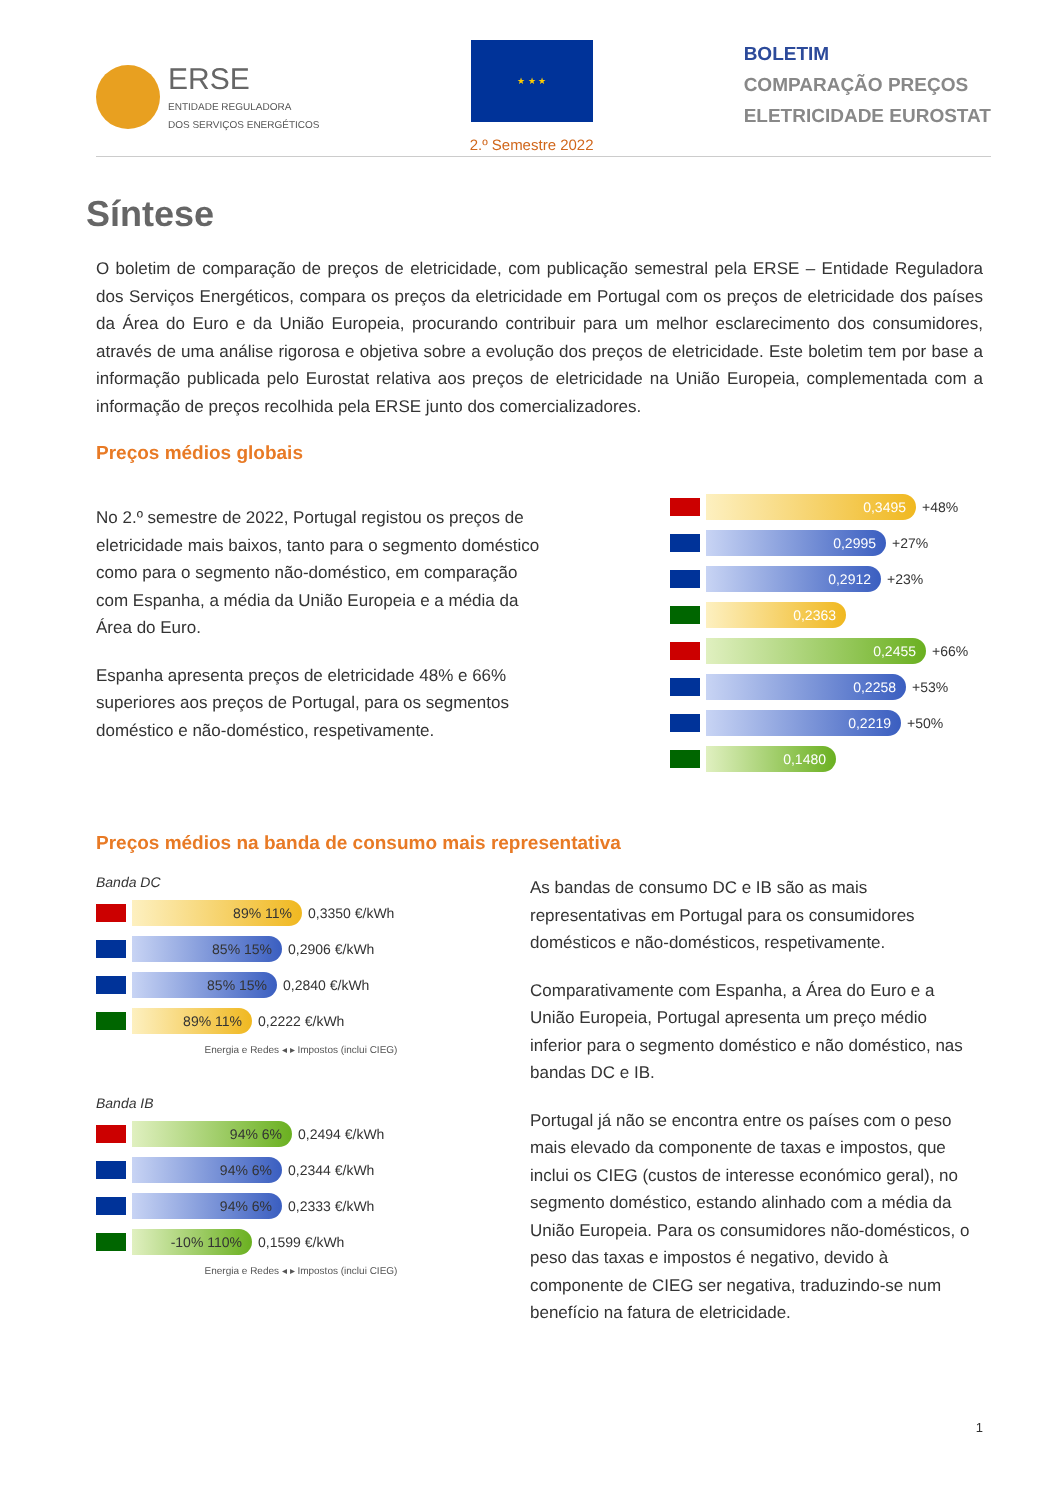ERSE
ENTIDADE REGULADORA
DOS SERVIÇOS ENERGÉTICOS
★ ★ ★
2.º Semestre 2022
BOLETIM
COMPARAÇÃO PREÇOS
ELETRICIDADE EUROSTAT
Síntese
O boletim de comparação de preços de eletricidade, com publicação semestral pela ERSE – Entidade Reguladora dos Serviços Energéticos, compara os preços da eletricidade em Portugal com os preços de eletricidade dos países da Área do Euro e da União Europeia, procurando contribuir para um melhor esclarecimento dos consumidores, através de uma análise rigorosa e objetiva sobre a evolução dos preços de eletricidade. Este boletim tem por base a informação publicada pelo Eurostat relativa aos preços de eletricidade na União Europeia, complementada com a informação de preços recolhida pela ERSE junto dos comercializadores.
Preços médios globais
No 2.º semestre de 2022, Portugal registou os preços de eletricidade mais baixos, tanto para o segmento doméstico como para o segmento não-doméstico, em comparação com Espanha, a média da União Europeia e a média da Área do Euro.
Espanha apresenta preços de eletricidade 48% e 66% superiores aos preços de Portugal, para os segmentos doméstico e não-doméstico, respetivamente.
0,3495
+48%
0,2995
+27%
0,2912
+23%
0,2363
0,2455
+66%
0,2258
+53%
0,2219
+50%
0,1480
Preços médios na banda de consumo mais representativa
Banda DC
89% 11%
0,3350 €/kWh
85% 15%
0,2906 €/kWh
85% 15%
0,2840 €/kWh
89% 11%
0,2222 €/kWh
Energia e Redes ◂ ▸ Impostos (inclui CIEG)
Banda IB
94% 6%
0,2494 €/kWh
94% 6%
0,2344 €/kWh
94% 6%
0,2333 €/kWh
-10% 110%
0,1599 €/kWh
Energia e Redes ◂ ▸ Impostos (inclui CIEG)
As bandas de consumo DC e IB são as mais representativas em Portugal para os consumidores domésticos e não-domésticos, respetivamente.
Comparativamente com Espanha, a Área do Euro e a União Europeia, Portugal apresenta um preço médio inferior para o segmento doméstico e não doméstico, nas bandas DC e IB.
Portugal já não se encontra entre os países com o peso mais elevado da componente de taxas e impostos, que inclui os CIEG (custos de interesse económico geral), no segmento doméstico, estando alinhado com a média da União Europeia. Para os consumidores não-domésticos, o peso das taxas e impostos é negativo, devido à componente de CIEG ser negativa, traduzindo-se num benefício na fatura de eletricidade.
1